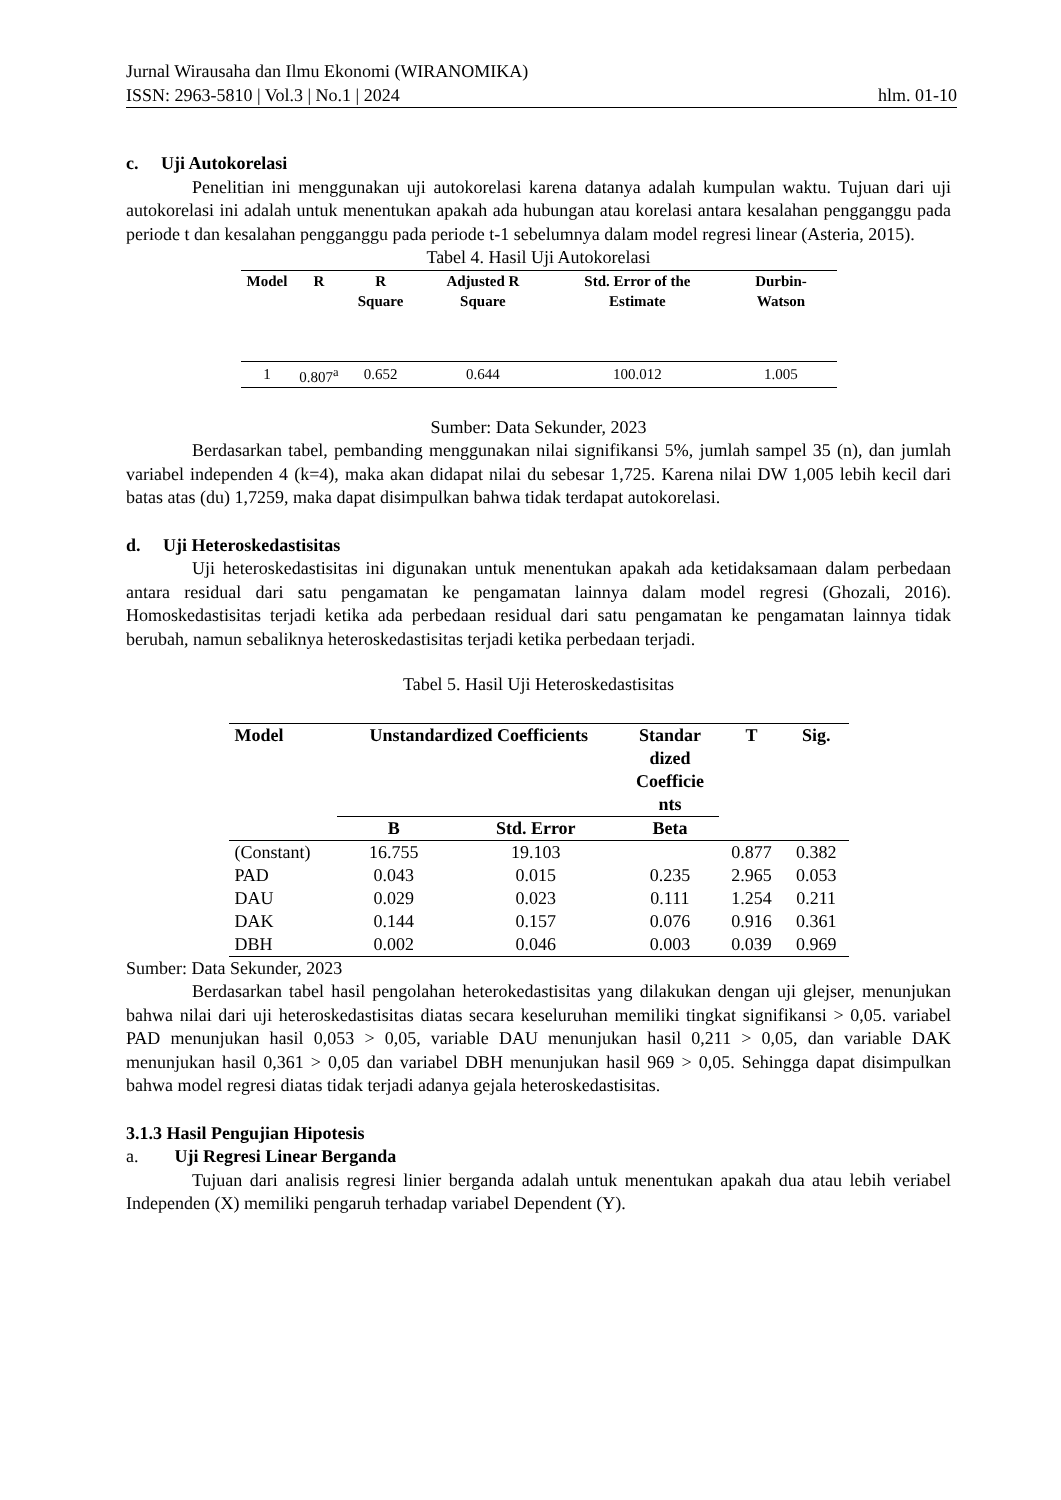Jurnal Wirausaha dan Ilmu Ekonomi (WIRANOMIKA)
ISSN: 2963-5810 | Vol.3 | No.1 | 2024 hlm. 01-10
c. Uji Autokorelasi
Penelitian ini menggunakan uji autokorelasi karena datanya adalah kumpulan waktu. Tujuan dari uji autokorelasi ini adalah untuk menentukan apakah ada hubungan atau korelasi antara kesalahan pengganggu pada periode t dan kesalahan pengganggu pada periode t-1 sebelumnya dalam model regresi linear (Asteria, 2015).
Tabel 4. Hasil Uji Autokorelasi
| Model | R | R Square | Adjusted R Square | Std. Error of the Estimate | Durbin-Watson |
| --- | --- | --- | --- | --- | --- |
| 1 | 0.807<sup>a</sup> | 0.652 | 0.644 | 100.012 | 1.005 |
Sumber: Data Sekunder, 2023
Berdasarkan tabel, pembanding menggunakan nilai signifikansi 5%, jumlah sampel 35 (n), dan jumlah variabel independen 4 (k=4), maka akan didapat nilai du sebesar 1,725. Karena nilai DW 1,005 lebih kecil dari batas atas (du) 1,7259, maka dapat disimpulkan bahwa tidak terdapat autokorelasi.
d. Uji Heteroskedastisitas
Uji heteroskedastisitas ini digunakan untuk menentukan apakah ada ketidaksamaan dalam perbedaan antara residual dari satu pengamatan ke pengamatan lainnya dalam model regresi (Ghozali, 2016). Homoskedastisitas terjadi ketika ada perbedaan residual dari satu pengamatan ke pengamatan lainnya tidak berubah, namun sebaliknya heteroskedastisitas terjadi ketika perbedaan terjadi.
Tabel 5. Hasil Uji Heteroskedastisitas
| Model | Unstandardized Coefficients | | Standar dized Coefficie nts | T | Sig. |
| --- | --- | --- | --- | --- | --- |
| | B | Std. Error | Beta | | |
| (Constant) | 16.755 | 19.103 | | 0.877 | 0.382 |
| PAD | 0.043 | 0.015 | 0.235 | 2.965 | 0.053 |
| DAU | 0.029 | 0.023 | 0.111 | 1.254 | 0.211 |
| DAK | 0.144 | 0.157 | 0.076 | 0.916 | 0.361 |
| DBH | 0.002 | 0.046 | 0.003 | 0.039 | 0.969 |
Sumber: Data Sekunder, 2023
Berdasarkan tabel hasil pengolahan heterokedastisitas yang dilakukan dengan uji glejser, menunjukan bahwa nilai dari uji heteroskedastisitas diatas secara keseluruhan memiliki tingkat signifikansi > 0,05. variabel PAD menunjukan hasil 0,053 > 0,05, variable DAU menunjukan hasil 0,211 > 0,05, dan variable DAK menunjukan hasil 0,361 > 0,05 dan variabel DBH menunjukan hasil 969 > 0,05. Sehingga dapat disimpulkan bahwa model regresi diatas tidak terjadi adanya gejala heteroskedastisitas.
3.1.3 Hasil Pengujian Hipotesis
a. Uji Regresi Linear Berganda
Tujuan dari analisis regresi linier berganda adalah untuk menentukan apakah dua atau lebih veriabel Independen (X) memiliki pengaruh terhadap variabel Dependent (Y).